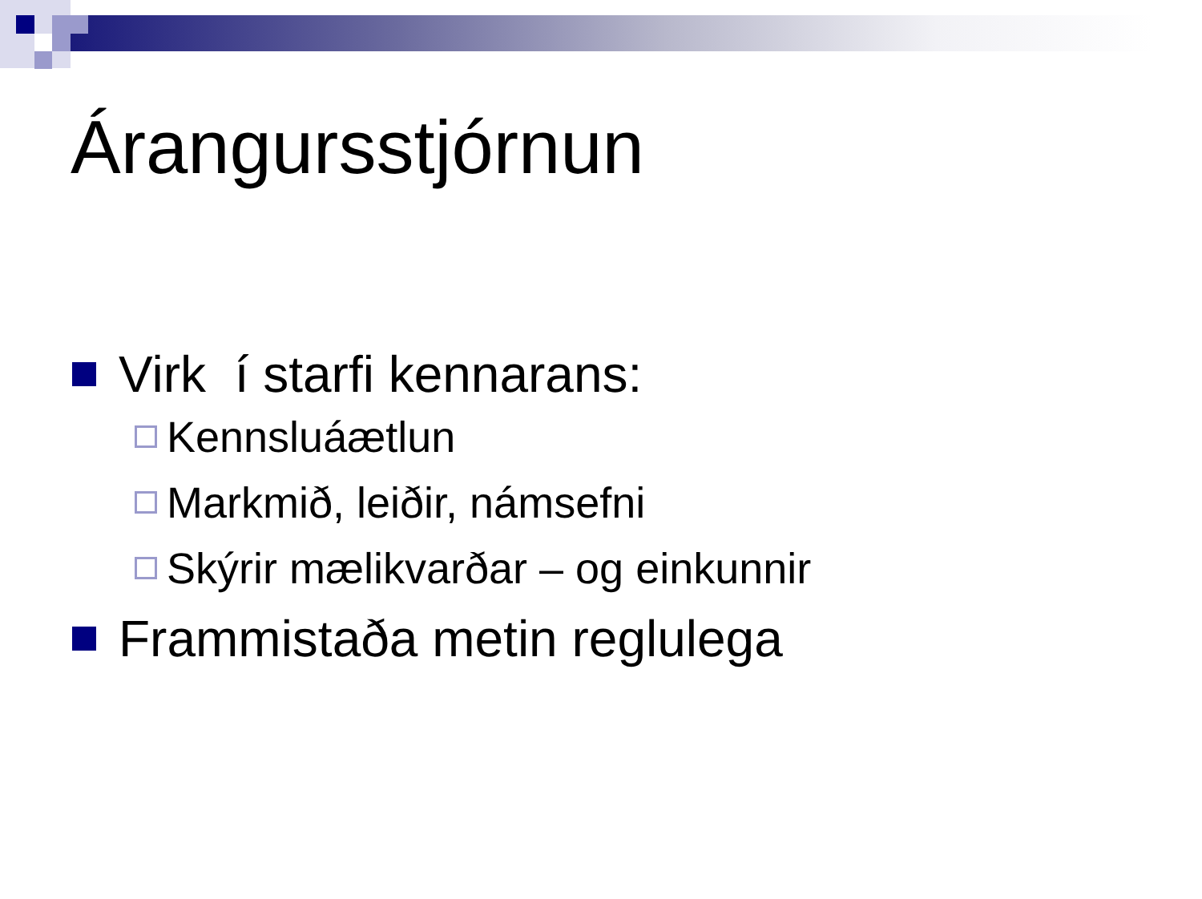Árangursstjórnun
Virk í starfi kennarans:
Kennsluáætlun
Markmið, leiðir, námsefni
Skýrir mælikvarðar – og einkunnir
Frammistaða metin reglulega